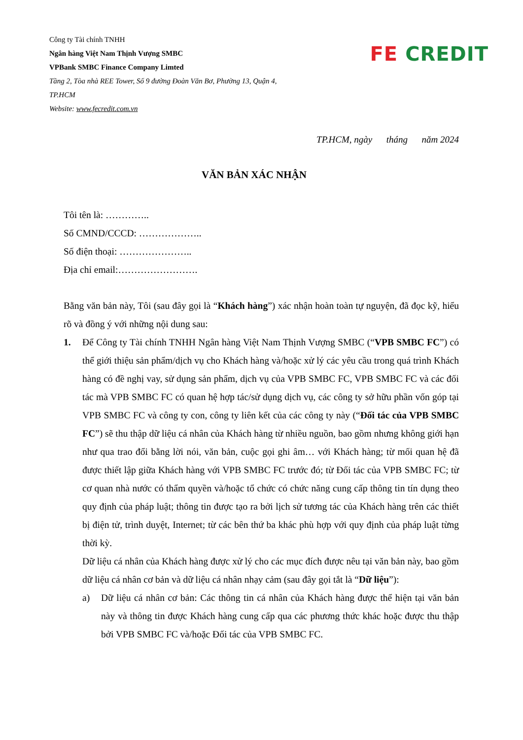Công ty Tài chính TNHH
Ngân hàng Việt Nam Thịnh Vượng SMBC
VPBank SMBC Finance Company Limted
Tầng 2, Tòa nhà REE Tower, Số 9 đường Đoàn Văn Bơ, Phường 13, Quận 4,
TP.HCM
Website: www.fecredit.com.vn
FE CREDIT
TP.HCM, ngày tháng năm 2024
VĂN BẢN XÁC NHẬN
Tôi tên là: …………..
Số CMND/CCCD: ………………..
Số điện thoại: …………………..
Địa chỉ email:…………………….
Bằng văn bản này, Tôi (sau đây gọi là “Khách hàng”) xác nhận hoàn toàn tự nguyện, đã đọc kỹ, hiểu rõ và đồng ý với những nội dung sau:
1. Để Công ty Tài chính TNHH Ngân hàng Việt Nam Thịnh Vượng SMBC (“VPB SMBC FC”) có thể giới thiệu sản phẩm/dịch vụ cho Khách hàng và/hoặc xử lý các yêu cầu trong quá trình Khách hàng có đề nghị vay, sử dụng sản phẩm, dịch vụ của VPB SMBC FC, VPB SMBC FC và các đối tác mà VPB SMBC FC có quan hệ hợp tác/sử dụng dịch vụ, các công ty sở hữu phần vốn góp tại VPB SMBC FC và công ty con, công ty liên kết của các công ty này (“Đối tác của VPB SMBC FC”) sẽ thu thập dữ liệu cá nhân của Khách hàng từ nhiều nguồn, bao gồm nhưng không giới hạn như qua trao đổi bằng lời nói, văn bản, cuộc gọi ghi âm… với Khách hàng; từ mối quan hệ đã được thiết lập giữa Khách hàng với VPB SMBC FC trước đó; từ Đối tác của VPB SMBC FC; từ cơ quan nhà nước có thẩm quyền và/hoặc tổ chức có chức năng cung cấp thông tin tín dụng theo quy định của pháp luật; thông tin được tạo ra bởi lịch sử tương tác của Khách hàng trên các thiết bị điện tử, trình duyệt, Internet; từ các bên thứ ba khác phù hợp với quy định của pháp luật từng thời kỳ.
Dữ liệu cá nhân của Khách hàng được xử lý cho các mục đích được nêu tại văn bản này, bao gồm dữ liệu cá nhân cơ bản và dữ liệu cá nhân nhạy cảm (sau đây gọi tắt là “Dữ liệu”):
a) Dữ liệu cá nhân cơ bản: Các thông tin cá nhân của Khách hàng được thể hiện tại văn bản này và thông tin được Khách hàng cung cấp qua các phương thức khác hoặc được thu thập bởi VPB SMBC FC và/hoặc Đối tác của VPB SMBC FC.